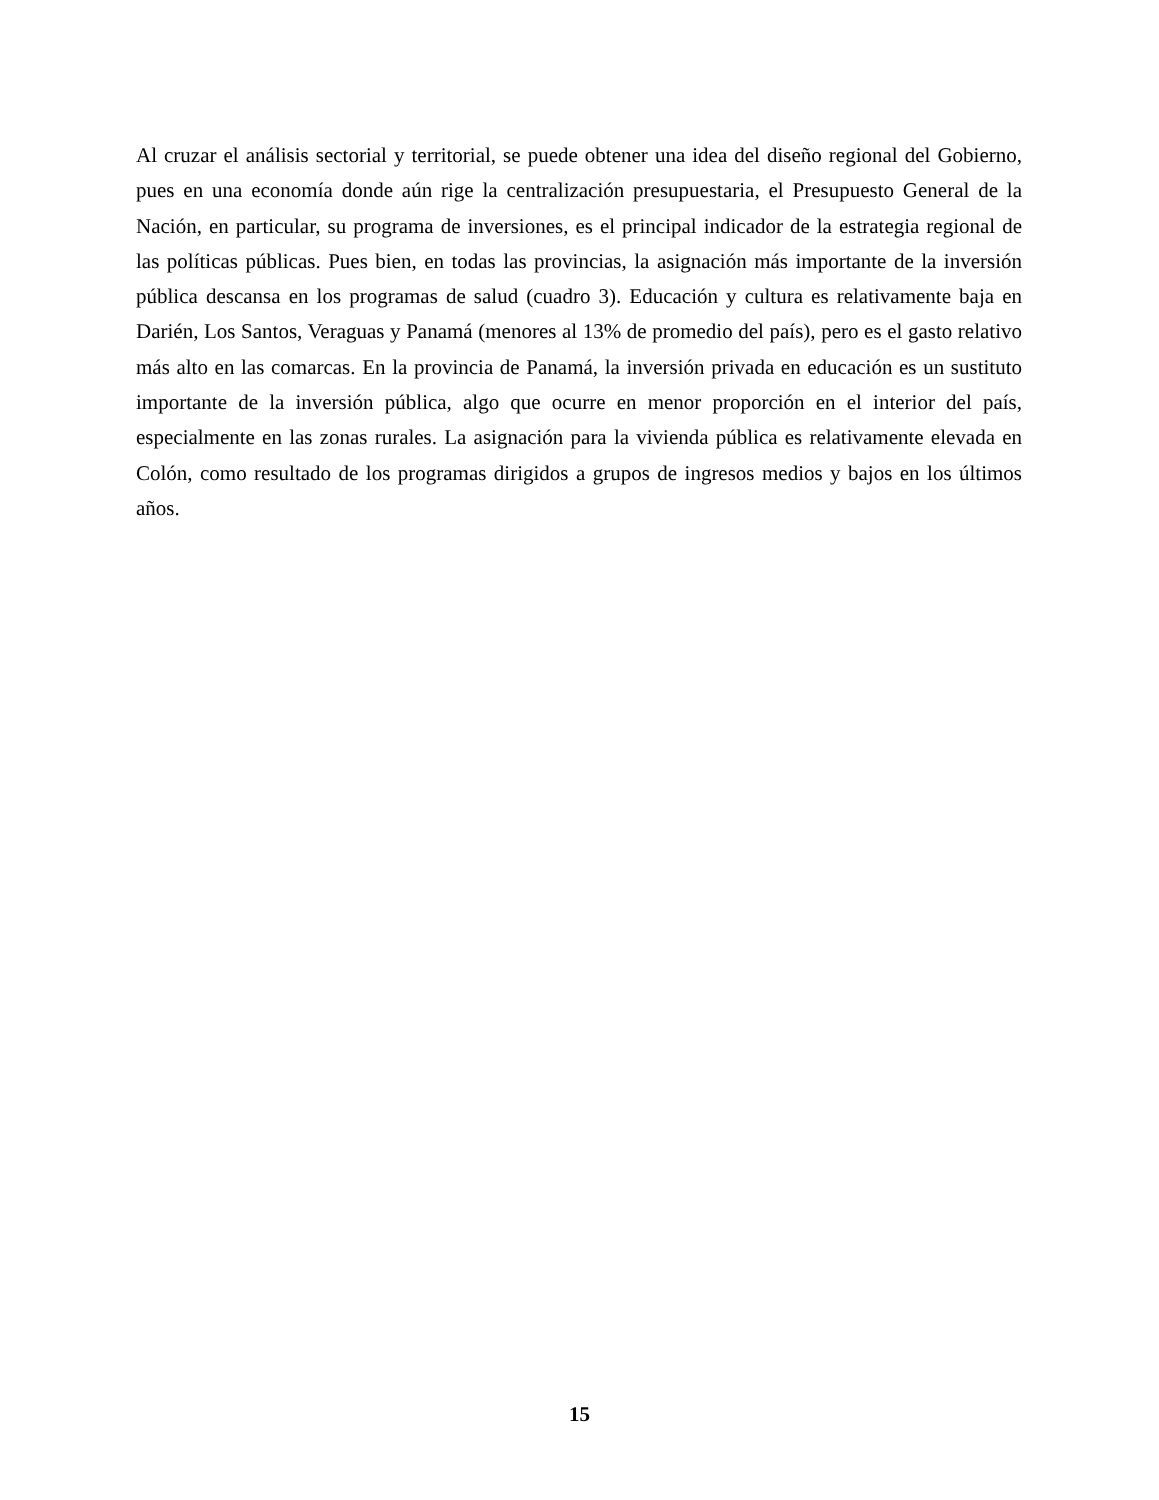Al cruzar el análisis sectorial y territorial, se puede obtener una idea del diseño regional del Gobierno, pues en una economía donde aún rige la centralización presupuestaria, el Presupuesto General de la Nación, en particular, su programa de inversiones, es el principal indicador de la estrategia regional de las políticas públicas. Pues bien, en todas las provincias, la asignación más importante de la inversión pública descansa en los programas de salud (cuadro 3). Educación y cultura es relativamente baja en Darién, Los Santos, Veraguas y Panamá (menores al 13% de promedio del país), pero es el gasto relativo más alto en las comarcas. En la provincia de Panamá, la inversión privada en educación es un sustituto importante de la inversión pública, algo que ocurre en menor proporción en el interior del país, especialmente en las zonas rurales. La asignación para la vivienda pública es relativamente elevada en Colón, como resultado de los programas dirigidos a grupos de ingresos medios y bajos en los últimos años.
15